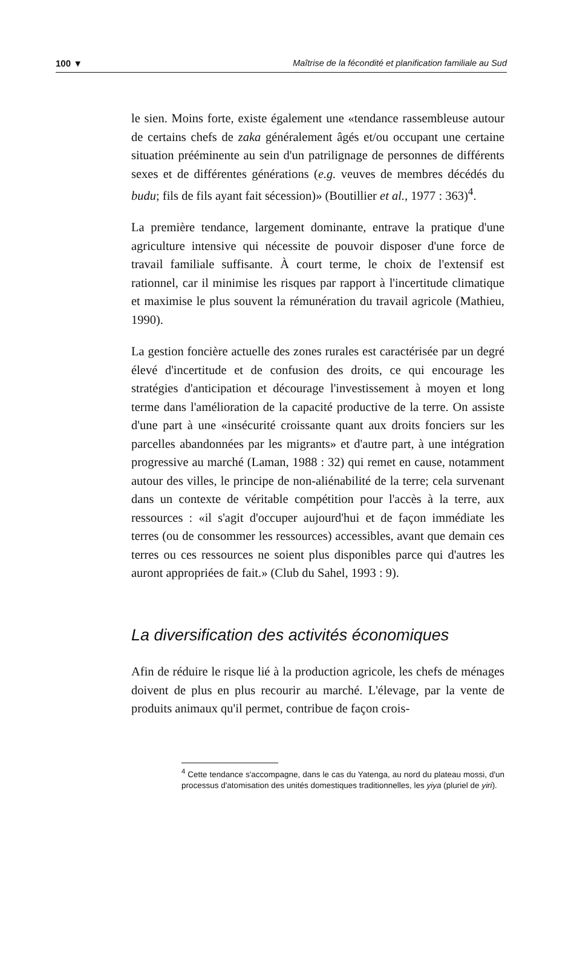100 ▼ Maîtrise de la fécondité et planification familiale au Sud
le sien. Moins forte, existe également une «tendance rassembleuse autour de certains chefs de zaka généralement âgés et/ou occupant une certaine situation prééminente au sein d'un patrilignage de personnes de différents sexes et de différentes générations (e.g. veuves de membres décédés du budu; fils de fils ayant fait sécession)» (Boutillier et al., 1977 : 363)<sup>4</sup>.
La première tendance, largement dominante, entrave la pratique d'une agriculture intensive qui nécessite de pouvoir disposer d'une force de travail familiale suffisante. À court terme, le choix de l'extensif est rationnel, car il minimise les risques par rapport à l'incertitude climatique et maximise le plus souvent la rémunération du travail agricole (Mathieu, 1990).
La gestion foncière actuelle des zones rurales est caractérisée par un degré élevé d'incertitude et de confusion des droits, ce qui encourage les stratégies d'anticipation et décourage l'investissement à moyen et long terme dans l'amélioration de la capacité productive de la terre. On assiste d'une part à une «insécurité croissante quant aux droits fonciers sur les parcelles abandonnées par les migrants» et d'autre part, à une intégration progressive au marché (Laman, 1988 : 32) qui remet en cause, notamment autour des villes, le principe de non-aliénabilité de la terre; cela survenant dans un contexte de véritable compétition pour l'accès à la terre, aux ressources : «il s'agit d'occuper aujourd'hui et de façon immédiate les terres (ou de consommer les ressources) accessibles, avant que demain ces terres ou ces ressources ne soient plus disponibles parce qui d'autres les auront appropriées de fait.» (Club du Sahel, 1993 : 9).
La diversification des activités économiques
Afin de réduire le risque lié à la production agricole, les chefs de ménages doivent de plus en plus recourir au marché. L'élevage, par la vente de produits animaux qu'il permet, contribue de façon crois-
<sup>4</sup> Cette tendance s'accompagne, dans le cas du Yatenga, au nord du plateau mossi, d'un processus d'atomisation des unités domestiques traditionnelles, les yiya (pluriel de yiri).